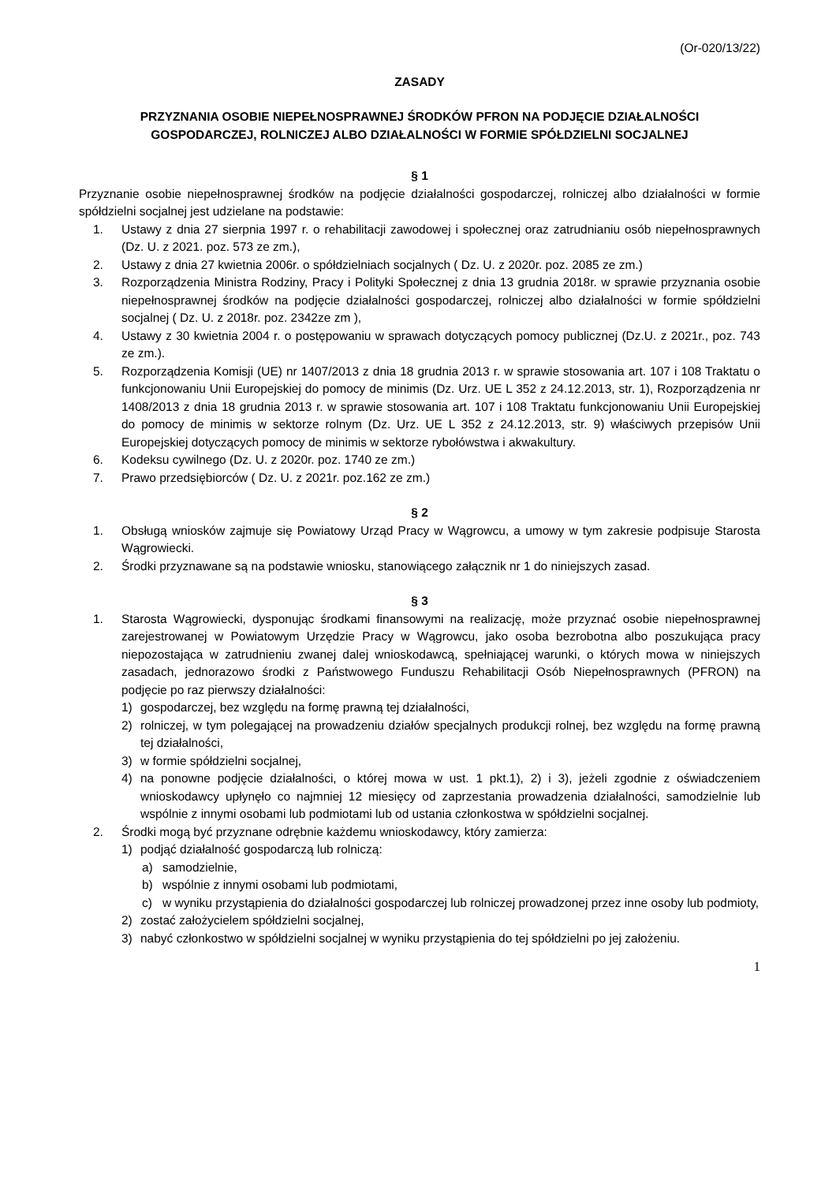(Or-020/13/22)
ZASADY
PRZYZNANIA OSOBIE NIEPEŁNOSPRAWNEJ ŚRODKÓW PFRON NA PODJĘCIE DZIAŁALNOŚCI
GOSPODARCZEJ, ROLNICZEJ ALBO DZIAŁALNOŚCI W FORMIE SPÓŁDZIELNI SOCJALNEJ
§ 1
Przyznanie osobie niepełnosprawnej środków na podjęcie działalności gospodarczej, rolniczej albo działalności w formie spółdzielni socjalnej jest udzielane na podstawie:
1. Ustawy z dnia 27 sierpnia 1997 r. o rehabilitacji zawodowej i społecznej oraz zatrudnianiu osób niepełnosprawnych (Dz. U. z 2021. poz. 573 ze zm.),
2. Ustawy z dnia 27 kwietnia 2006r. o spółdzielniach socjalnych ( Dz. U. z 2020r. poz. 2085 ze zm.)
3. Rozporządzenia Ministra Rodziny, Pracy i Polityki Społecznej z dnia 13 grudnia 2018r. w sprawie przyznania osobie niepełnosprawnej środków na podjęcie działalności gospodarczej, rolniczej albo działalności w formie spółdzielni socjalnej ( Dz. U. z 2018r. poz. 2342ze zm ),
4. Ustawy z 30 kwietnia 2004 r. o postępowaniu w sprawach dotyczących pomocy publicznej (Dz.U. z 2021r., poz. 743 ze zm.).
5. Rozporządzenia Komisji (UE) nr 1407/2013 z dnia 18 grudnia 2013 r. w sprawie stosowania art. 107 i 108 Traktatu o funkcjonowaniu Unii Europejskiej do pomocy de minimis (Dz. Urz. UE L 352 z 24.12.2013, str. 1), Rozporządzenia nr 1408/2013 z dnia 18 grudnia 2013 r. w sprawie stosowania art. 107 i 108 Traktatu funkcjonowaniu Unii Europejskiej do pomocy de minimis w sektorze rolnym (Dz. Urz. UE L 352 z 24.12.2013, str. 9) właściwych przepisów Unii Europejskiej dotyczących pomocy de minimis w sektorze rybołówstwa i akwakultury.
6. Kodeksu cywilnego (Dz. U. z 2020r. poz. 1740 ze zm.)
7. Prawo przedsiębiorców ( Dz. U. z 2021r. poz.162 ze zm.)
§ 2
1. Obsługą wniosków zajmuje się Powiatowy Urząd Pracy w Wągrowcu, a umowy w tym zakresie podpisuje Starosta Wągrowiecki.
2. Środki przyznawane są na podstawie wniosku, stanowiącego załącznik nr 1 do niniejszych zasad.
§ 3
1. Starosta Wągrowiecki, dysponując środkami finansowymi na realizację, może przyznać osobie niepełnosprawnej zarejestrowanej w Powiatowym Urzędzie Pracy w Wągrowcu, jako osoba bezrobotna albo poszukująca pracy niepozostająca w zatrudnieniu zwanej dalej wnioskodawcą, spełniającej warunki, o których mowa w niniejszych zasadach, jednorazowo środki z Państwowego Funduszu Rehabilitacji Osób Niepełnosprawnych (PFRON) na podjęcie po raz pierwszy działalności:
1) gospodarczej, bez względu na formę prawną tej działalności,
2) rolniczej, w tym polegającej na prowadzeniu działów specjalnych produkcji rolnej, bez względu na formę prawną tej działalności,
3) w formie spółdzielni socjalnej,
4) na ponowne podjęcie działalności, o której mowa w ust. 1 pkt.1), 2) i 3), jeżeli zgodnie z oświadczeniem wnioskodawcy upłynęło co najmniej 12 miesięcy od zaprzestania prowadzenia działalności, samodzielnie lub wspólnie z innymi osobami lub podmiotami lub od ustania członkostwa w spółdzielni socjalnej.
2. Środki mogą być przyznane odrębnie każdemu wnioskodawcy, który zamierza:
1) podjąć działalność gospodarczą lub rolniczą:
a) samodzielnie,
b) wspólnie z innymi osobami lub podmiotami,
c) w wyniku przystąpienia do działalności gospodarczej lub rolniczej prowadzonej przez inne osoby lub podmioty,
2) zostać założycielem spółdzielni socjalnej,
3) nabyć członkostwo w spółdzielni socjalnej w wyniku przystąpienia do tej spółdzielni po jej założeniu.
1